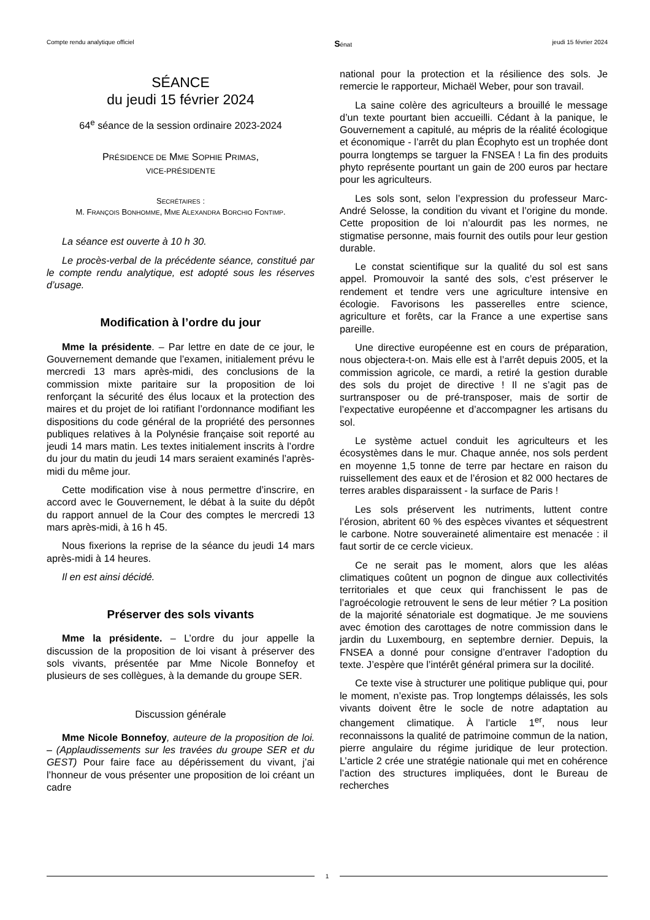Compte rendu analytique officiel Sénat jeudi 15 février 2024
SÉANCE
du jeudi 15 février 2024
64<sup>e</sup> séance de la session ordinaire 2023-2024
PRÉSIDENCE DE MME SOPHIE PRIMAS,
VICE-PRÉSIDENTE
SECRÉTAIRES :
M. FRANÇOIS BONHOMME, MME ALEXANDRA BORCHIO FONTIMP.
La séance est ouverte à 10 h 30.
Le procès-verbal de la précédente séance, constitué par le compte rendu analytique, est adopté sous les réserves d’usage.
Modification à l’ordre du jour
Mme la présidente. – Par lettre en date de ce jour, le Gouvernement demande que l’examen, initialement prévu le mercredi 13 mars après-midi, des conclusions de la commission mixte paritaire sur la proposition de loi renforçant la sécurité des élus locaux et la protection des maires et du projet de loi ratifiant l’ordonnance modifiant les dispositions du code général de la propriété des personnes publiques relatives à la Polynésie française soit reporté au jeudi 14 mars matin. Les textes initialement inscrits à l’ordre du jour du matin du jeudi 14 mars seraient examinés l’après-midi du même jour.
Cette modification vise à nous permettre d’inscrire, en accord avec le Gouvernement, le débat à la suite du dépôt du rapport annuel de la Cour des comptes le mercredi 13 mars après-midi, à 16 h 45.
Nous fixerions la reprise de la séance du jeudi 14 mars après-midi à 14 heures.
Il en est ainsi décidé.
Préserver des sols vivants
Mme la présidente. – L’ordre du jour appelle la discussion de la proposition de loi visant à préserver des sols vivants, présentée par Mme Nicole Bonnefoy et plusieurs de ses collègues, à la demande du groupe SER.
Discussion générale
Mme Nicole Bonnefoy, auteure de la proposition de loi. – (Applaudissements sur les travées du groupe SER et du GEST) Pour faire face au dépérissement du vivant, j’ai l’honneur de vous présenter une proposition de loi créant un cadre
national pour la protection et la résilience des sols. Je remercie le rapporteur, Michaël Weber, pour son travail.
La saine colère des agriculteurs a brouillé le message d’un texte pourtant bien accueilli. Cédant à la panique, le Gouvernement a capitulé, au mépris de la réalité écologique et économique - l’arrêt du plan Écophyto est un trophée dont pourra longtemps se targuer la FNSEA ! La fin des produits phyto représente pourtant un gain de 200 euros par hectare pour les agriculteurs.
Les sols sont, selon l’expression du professeur Marc-André Selosse, la condition du vivant et l’origine du monde. Cette proposition de loi n’alourdit pas les normes, ne stigmatise personne, mais fournit des outils pour leur gestion durable.
Le constat scientifique sur la qualité du sol est sans appel. Promouvoir la santé des sols, c’est préserver le rendement et tendre vers une agriculture intensive en écologie. Favorisons les passerelles entre science, agriculture et forêts, car la France a une expertise sans pareille.
Une directive européenne est en cours de préparation, nous objectera-t-on. Mais elle est à l’arrêt depuis 2005, et la commission agricole, ce mardi, a retiré la gestion durable des sols du projet de directive ! Il ne s’agit pas de surtransposer ou de pré-transposer, mais de sortir de l’expectative européenne et d’accompagner les artisans du sol.
Le système actuel conduit les agriculteurs et les écosystèmes dans le mur. Chaque année, nos sols perdent en moyenne 1,5 tonne de terre par hectare en raison du ruissellement des eaux et de l’érosion et 82 000 hectares de terres arables disparaissent - la surface de Paris !
Les sols préservent les nutriments, luttent contre l’érosion, abritent 60 % des espèces vivantes et séquestrent le carbone. Notre souveraineté alimentaire est menacée : il faut sortir de ce cercle vicieux.
Ce ne serait pas le moment, alors que les aléas climatiques coûtent un pognon de dingue aux collectivités territoriales et que ceux qui franchissent le pas de l’agroécologie retrouvent le sens de leur métier ? La position de la majorité sénatoriale est dogmatique. Je me souviens avec émotion des carottages de notre commission dans le jardin du Luxembourg, en septembre dernier. Depuis, la FNSEA a donné pour consigne d’entraver l’adoption du texte. J’espère que l’intérêt général primera sur la docilité.
Ce texte vise à structurer une politique publique qui, pour le moment, n’existe pas. Trop longtemps délaissés, les sols vivants doivent être le socle de notre adaptation au changement climatique. À l’article 1<sup>er</sup>, nous leur reconnaissons la qualité de patrimoine commun de la nation, pierre angulaire du régime juridique de leur protection. L’article 2 crée une stratégie nationale qui met en cohérence l’action des structures impliquées, dont le Bureau de recherches
1